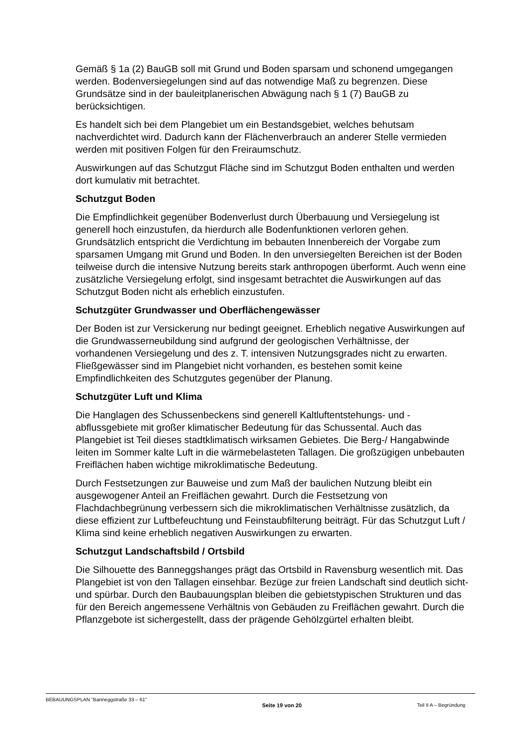Gemäß § 1a (2) BauGB soll mit Grund und Boden sparsam und schonend umgegangen werden. Bodenversiegelungen sind auf das notwendige Maß zu begrenzen. Diese Grundsätze sind in der bauleitplanerischen Abwägung nach § 1 (7) BauGB zu berücksichtigen.
Es handelt sich bei dem Plangebiet um ein Bestandsgebiet, welches behutsam nachverdichtet wird. Dadurch kann der Flächenverbrauch an anderer Stelle vermieden werden mit positiven Folgen für den Freiraumschutz.
Auswirkungen auf das Schutzgut Fläche sind im Schutzgut Boden enthalten und werden dort kumulativ mit betrachtet.
Schutzgut Boden
Die Empfindlichkeit gegenüber Bodenverlust durch Überbauung und Versiegelung ist generell hoch einzustufen, da hierdurch alle Bodenfunktionen verloren gehen. Grundsätzlich entspricht die Verdichtung im bebauten Innenbereich der Vorgabe zum sparsamen Umgang mit Grund und Boden. In den unversiegelten Bereichen ist der Boden teilweise durch die intensive Nutzung bereits stark anthropogen überformt. Auch wenn eine zusätzliche Versiegelung erfolgt, sind insgesamt betrachtet die Auswirkungen auf das Schutzgut Boden nicht als erheblich einzustufen.
Schutzgüter Grundwasser und Oberflächengewässer
Der Boden ist zur Versickerung nur bedingt geeignet. Erheblich negative Auswirkungen auf die Grundwasserneubildung sind aufgrund der geologischen Verhältnisse, der vorhandenen Versiegelung und des z. T. intensiven Nutzungsgrades nicht zu erwarten. Fließgewässer sind im Plangebiet nicht vorhanden, es bestehen somit keine Empfindlichkeiten des Schutzgutes gegenüber der Planung.
Schutzgüter Luft und Klima
Die Hanglagen des Schussenbeckens sind generell Kaltluftentstehungs- und -abflussgebiete mit großer klimatischer Bedeutung für das Schussental. Auch das Plangebiet ist Teil dieses stadtklimatisch wirksamen Gebietes. Die Berg-/ Hangabwinde leiten im Sommer kalte Luft in die wärmebelasteten Tallagen. Die großzügigen unbebauten Freiflächen haben wichtige mikroklimatische Bedeutung.
Durch Festsetzungen zur Bauweise und zum Maß der baulichen Nutzung bleibt ein ausgewogener Anteil an Freiflächen gewahrt. Durch die Festsetzung von Flachdachbegrünung verbessern sich die mikroklimatischen Verhältnisse zusätzlich, da diese effizient zur Luftbefeuchtung und Feinstaubfilterung beiträgt. Für das Schutzgut Luft / Klima sind keine erheblich negativen Auswirkungen zu erwarten.
Schutzgut Landschaftsbild / Ortsbild
Die Silhouette des Banneggshanges prägt das Ortsbild in Ravensburg wesentlich mit. Das Plangebiet ist von den Tallagen einsehbar. Bezüge zur freien Landschaft sind deutlich sicht- und spürbar. Durch den Baubauungsplan bleiben die gebietstypischen Strukturen und das für den Bereich angemessene Verhältnis von Gebäuden zu Freiflächen gewahrt. Durch die Pflanzgebote ist sichergestellt, dass der prägende Gehölzgürtel erhalten bleibt.
BEBAUUNGSPLAN "Banneggstraße 33 – 61" Seite 19 von 20 Teil II A – Begründung